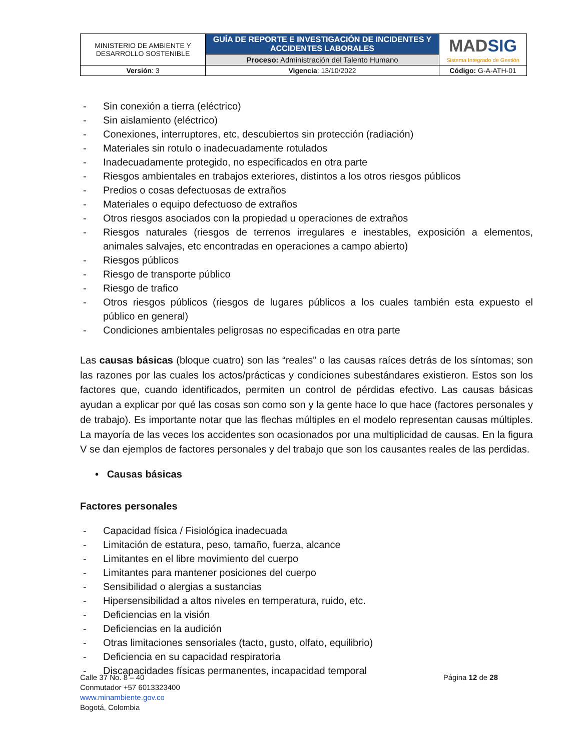| MINISTERIO DE AMBIENTE Y DESARROLLO SOSTENIBLE | GUÍA DE REPORTE E INVESTIGACIÓN DE INCIDENTES Y ACCIDENTES LABORALES | MAD SIG Sistema Integrado de Gestión |
| | Proceso: Administración del Talento Humano | |
| Versión : 3 | Vigencia : 13/10/2022 | Código: G-A-ATH-01 |
- Sin conexión a tierra (eléctrico)
- Sin aislamiento (eléctrico)
- Conexiones, interruptores, etc, descubiertos sin protección (radiación)
- Materiales sin rotulo o inadecuadamente rotulados
- Inadecuadamente protegido, no especificados en otra parte
- Riesgos ambientales en trabajos exteriores, distintos a los otros riesgos públicos
- Predios o cosas defectuosas de extraños
- Materiales o equipo defectuoso de extraños
- Otros riesgos asociados con la propiedad u operaciones de extraños
- Riesgos naturales (riesgos de terrenos irregulares e inestables, exposición a elementos, animales salvajes, etc encontradas en operaciones a campo abierto)
- Riesgos públicos
- Riesgo de transporte público
- Riesgo de trafico
- Otros riesgos públicos (riesgos de lugares públicos a los cuales también esta expuesto el público en general)
- Condiciones ambientales peligrosas no especificadas en otra parte
Las causas básicas (bloque cuatro) son las “reales” o las causas raíces detrás de los síntomas; son las razones por las cuales los actos/prácticas y condiciones subestándares existieron. Estos son los factores que, cuando identificados, permiten un control de pérdidas efectivo. Las causas básicas ayudan a explicar por qué las cosas son como son y la gente hace lo que hace (factores personales y de trabajo). Es importante notar que las flechas múltiples en el modelo representan causas múltiples. La mayoría de las veces los accidentes son ocasionados por una multiplicidad de causas. En la figura V se dan ejemplos de factores personales y del trabajo que son los causantes reales de las perdidas.
• Causas básicas
Factores personales
- Capacidad física / Fisiológica inadecuada
- Limitación de estatura, peso, tamaño, fuerza, alcance
- Limitantes en el libre movimiento del cuerpo
- Limitantes para mantener posiciones del cuerpo
- Sensibilidad o alergias a sustancias
- Hipersensibilidad a altos niveles en temperatura, ruido, etc.
- Deficiencias en la visión
- Deficiencias en la audición
- Otras limitaciones sensoriales (tacto, gusto, olfato, equilibrio)
- Deficiencia en su capacidad respiratoria
- Discapacidades físicas permanentes, incapacidad temporal
Calle 37 No. 8 – 40
Conmutador +57 6013323400
www.minambiente.gov.co
Bogotá, Colombia
Página 12 de 28